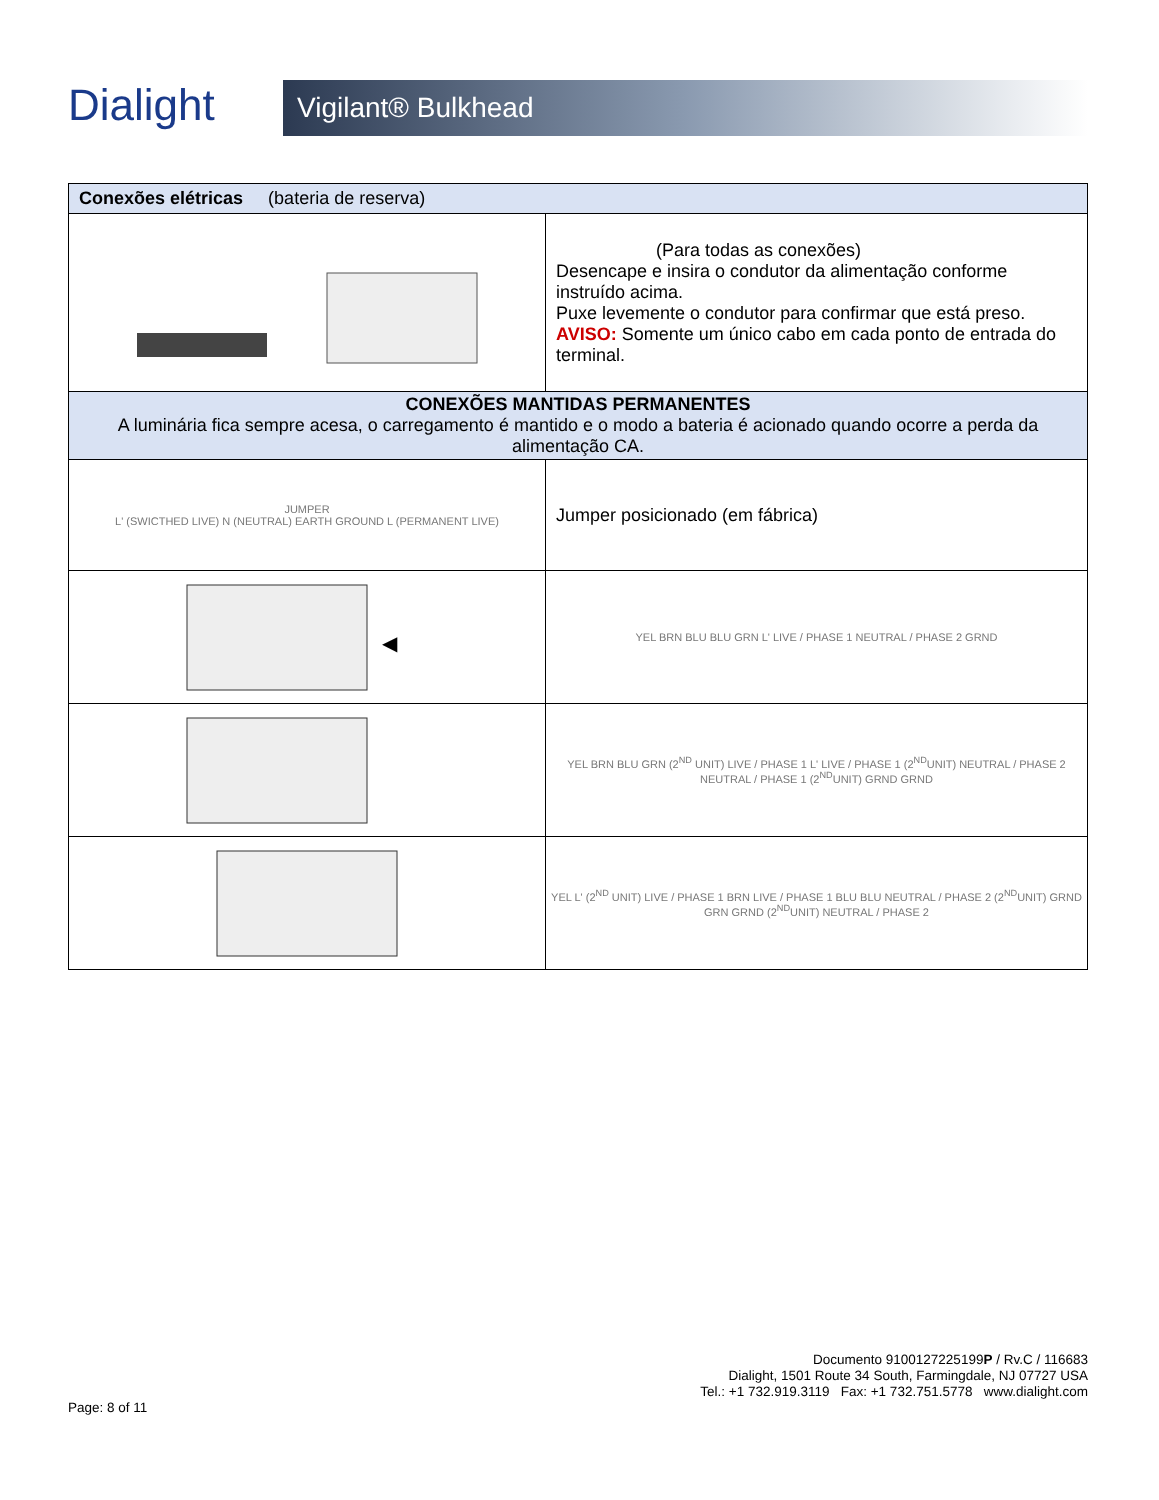Dialight
Vigilant® Bulkhead
| Conexões elétricas (bateria de reserva) | |
| --- | --- |
| | (Para todas as conexões) Desencape e insira o condutor da alimentação conforme instruído acima. Puxe levemente o condutor para confirmar que está preso. AVISO: Somente um único cabo em cada ponto de entrada do terminal. |
| CONEXÕES MANTIDAS PERMANENTES A luminária fica sempre acesa, o carregamento é mantido e o modo a bateria é acionado quando ocorre a perda da alimentação CA. | |
| JUMPER L' (SWICTHED LIVE) N (NEUTRAL) EARTH GROUND L (PERMANENT LIVE) | Jumper posicionado (em fábrica) |
| ◀ | YEL BRN BLU BLU GRN L' LIVE / PHASE 1 NEUTRAL / PHASE 2 GRND |
| | YEL BRN BLU GRN (2<sup>ND</sup> UNIT) LIVE / PHASE 1 L' LIVE / PHASE 1 (2<sup>ND</sup>UNIT) NEUTRAL / PHASE 2 NEUTRAL / PHASE 1 (2<sup>ND</sup>UNIT) GRND GRND |
| | YEL L' (2<sup>ND</sup> UNIT) LIVE / PHASE 1 BRN LIVE / PHASE 1 BLU BLU NEUTRAL / PHASE 2 (2<sup>ND</sup>UNIT) GRND GRN GRND (2<sup>ND</sup>UNIT) NEUTRAL / PHASE 2 |
Documento 9100127225199P / Rv.C / 116683
Dialight, 1501 Route 34 South, Farmingdale, NJ 07727 USA
Tel.: +1 732.919.3119 Fax: +1 732.751.5778 www.dialight.com
Page: 8 of 11